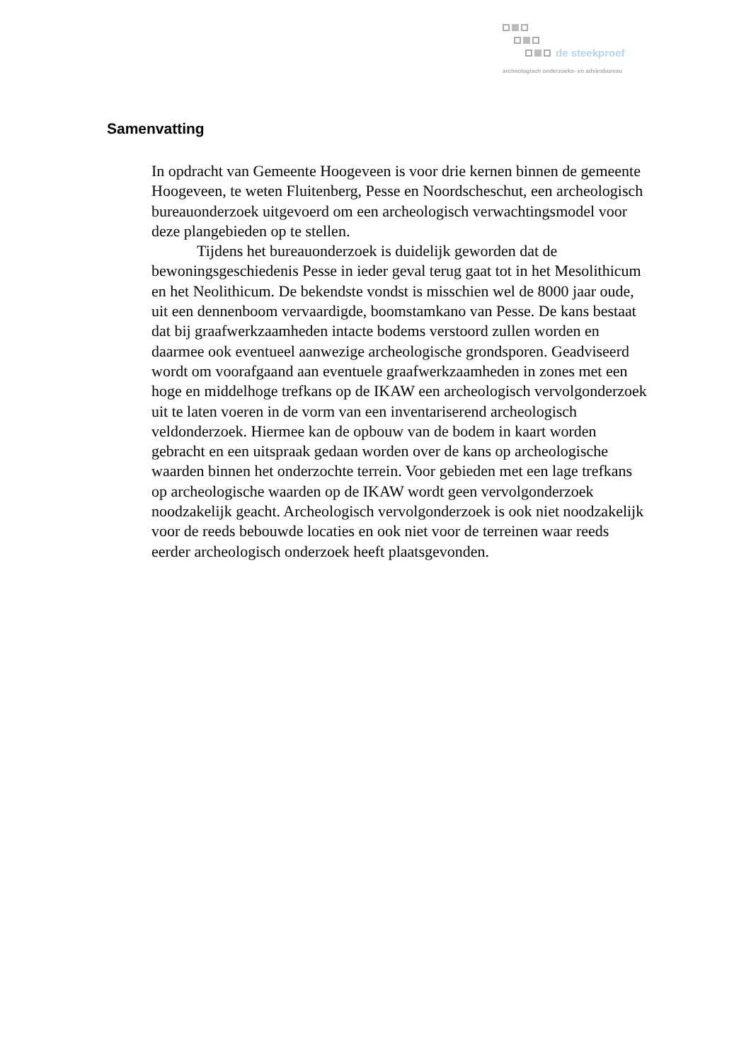de steekproef
archeologisch onderzoeks- en adviesbureau
Samenvatting
In opdracht van Gemeente Hoogeveen is voor drie kernen binnen de gemeente Hoogeveen, te weten Fluitenberg, Pesse en Noordscheschut, een archeologisch bureauonderzoek uitgevoerd om een archeologisch verwachtingsmodel voor deze plangebieden op te stellen.
Tijdens het bureauonderzoek is duidelijk geworden dat de bewoningsgeschiedenis Pesse in ieder geval terug gaat tot in het Mesolithicum en het Neolithicum. De bekendste vondst is misschien wel de 8000 jaar oude, uit een dennenboom vervaardigde, boomstamkano van Pesse. De kans bestaat dat bij graafwerkzaamheden intacte bodems verstoord zullen worden en daarmee ook eventueel aanwezige archeologische grondsporen. Geadviseerd wordt om voorafgaand aan eventuele graafwerkzaamheden in zones met een hoge en middelhoge trefkans op de IKAW een archeologisch vervolgonderzoek uit te laten voeren in de vorm van een inventariserend archeologisch veldonderzoek. Hiermee kan de opbouw van de bodem in kaart worden gebracht en een uitspraak gedaan worden over de kans op archeologische waarden binnen het onderzochte terrein. Voor gebieden met een lage trefkans op archeologische waarden op de IKAW wordt geen vervolgonderzoek noodzakelijk geacht. Archeologisch vervolgonderzoek is ook niet noodzakelijk voor de reeds bebouwde locaties en ook niet voor de terreinen waar reeds eerder archeologisch onderzoek heeft plaatsgevonden.